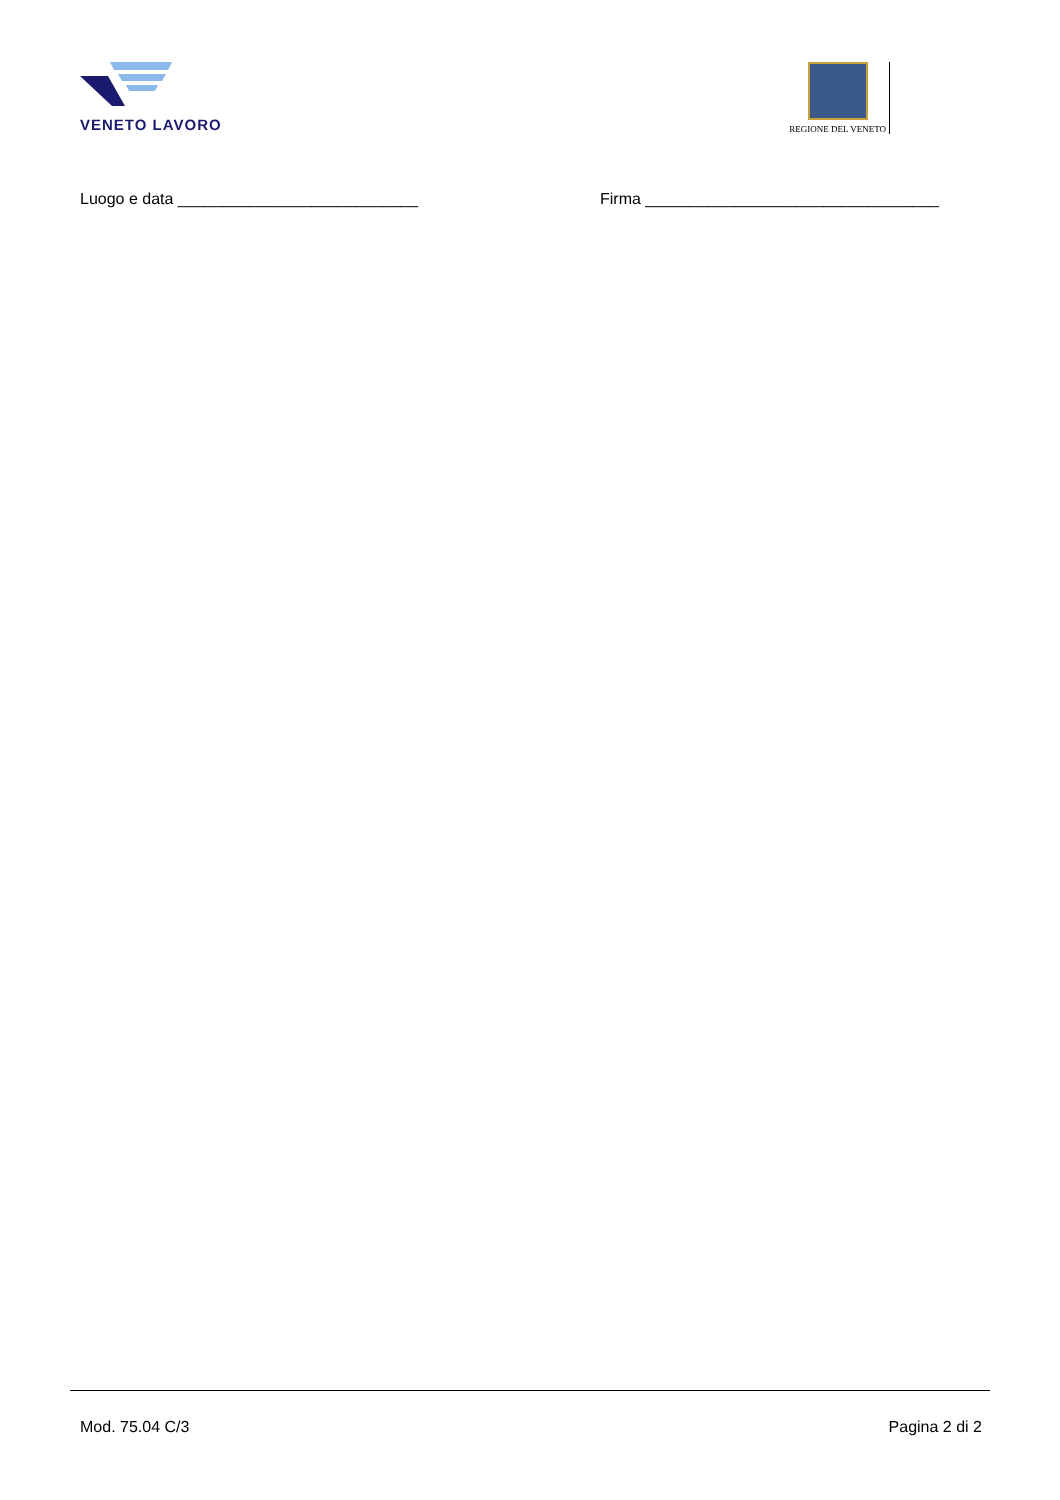VENETO LAVORO
REGIONE DEL VENETO
Luogo e data ___________________________ Firma _________________________________
Mod. 75.04 C/3 Pagina 2 di 2